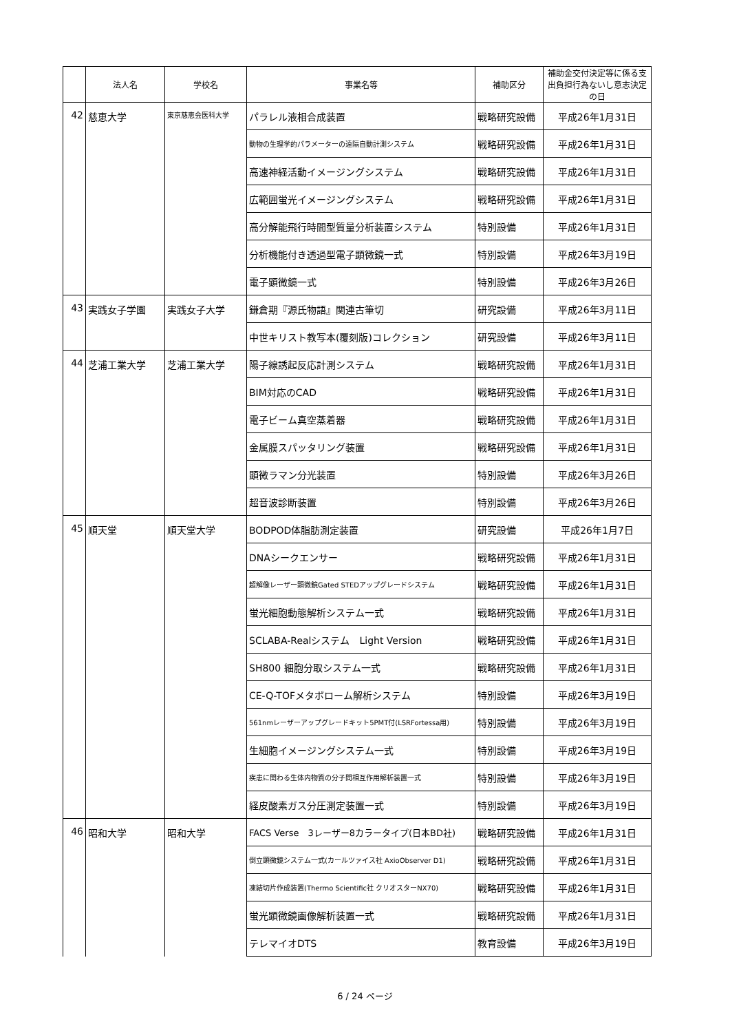| | 法人名 | 学校名 | 事業名等 | 補助区分 | 補助金交付決定等に係る支出負担行為ないし意志決定の日 |
| --- | --- | --- | --- | --- | --- |
| 42 | 慈恵大学 | 東京慈恵会医科大学 | パラレル液相合成装置 | 戦略研究設備 | 平成26年1月31日 |
| | | | 動物の生理学的パラメーターの遠隔自動計測システム | 戦略研究設備 | 平成26年1月31日 |
| | | | 高速神経活動イメージングシステム | 戦略研究設備 | 平成26年1月31日 |
| | | | 広範囲蛍光イメージングシステム | 戦略研究設備 | 平成26年1月31日 |
| | | | 高分解能飛行時間型質量分析装置システム | 特別設備 | 平成26年1月31日 |
| | | | 分析機能付き透過型電子顕微鏡一式 | 特別設備 | 平成26年3月19日 |
| | | | 電子顕微鏡一式 | 特別設備 | 平成26年3月26日 |
| 43 | 実践女子学園 | 実践女子大学 | 鎌倉期『源氏物語』関連古筆切 | 研究設備 | 平成26年3月11日 |
| | | | 中世キリスト教写本(覆刻版)コレクション | 研究設備 | 平成26年3月11日 |
| 44 | 芝浦工業大学 | 芝浦工業大学 | 陽子線誘起反応計測システム | 戦略研究設備 | 平成26年1月31日 |
| | | | BIM対応のCAD | 戦略研究設備 | 平成26年1月31日 |
| | | | 電子ビーム真空蒸着器 | 戦略研究設備 | 平成26年1月31日 |
| | | | 金属膜スパッタリング装置 | 戦略研究設備 | 平成26年1月31日 |
| | | | 顕微ラマン分光装置 | 特別設備 | 平成26年3月26日 |
| | | | 超音波診断装置 | 特別設備 | 平成26年3月26日 |
| 45 | 順天堂 | 順天堂大学 | BODPOD体脂肪測定装置 | 研究設備 | 平成26年1月7日 |
| | | | DNAシークエンサー | 戦略研究設備 | 平成26年1月31日 |
| | | | 超解像レーザー顕微鏡Gated STEDアップグレードシステム | 戦略研究設備 | 平成26年1月31日 |
| | | | 蛍光細胞動態解析システム一式 | 戦略研究設備 | 平成26年1月31日 |
| | | | SCLABA-Realシステム Light Version | 戦略研究設備 | 平成26年1月31日 |
| | | | SH800 細胞分取システム一式 | 戦略研究設備 | 平成26年1月31日 |
| | | | CE-Q-TOFメタボローム解析システム | 特別設備 | 平成26年3月19日 |
| | | | 561nmレーザーアップグレードキット5PMT付(LSRFortessa用) | 特別設備 | 平成26年3月19日 |
| | | | 生細胞イメージングシステム一式 | 特別設備 | 平成26年3月19日 |
| | | | 疾患に関わる生体内物質の分子間相互作用解析装置一式 | 特別設備 | 平成26年3月19日 |
| | | | 経皮酸素ガス分圧測定装置一式 | 特別設備 | 平成26年3月19日 |
| 46 | 昭和大学 | 昭和大学 | FACS Verse 3レーザー8カラータイプ(日本BD社) | 戦略研究設備 | 平成26年1月31日 |
| | | | 倒立顕微鏡システム一式(カールツァイス社 AxioObserver D1) | 戦略研究設備 | 平成26年1月31日 |
| | | | 凍結切片作成装置(Thermo Scientific社 クリオスターNX70) | 戦略研究設備 | 平成26年1月31日 |
| | | | 蛍光顕微鏡画像解析装置一式 | 戦略研究設備 | 平成26年1月31日 |
| | | | テレマイオDTS | 教育設備 | 平成26年3月19日 |
6 / 24 ページ